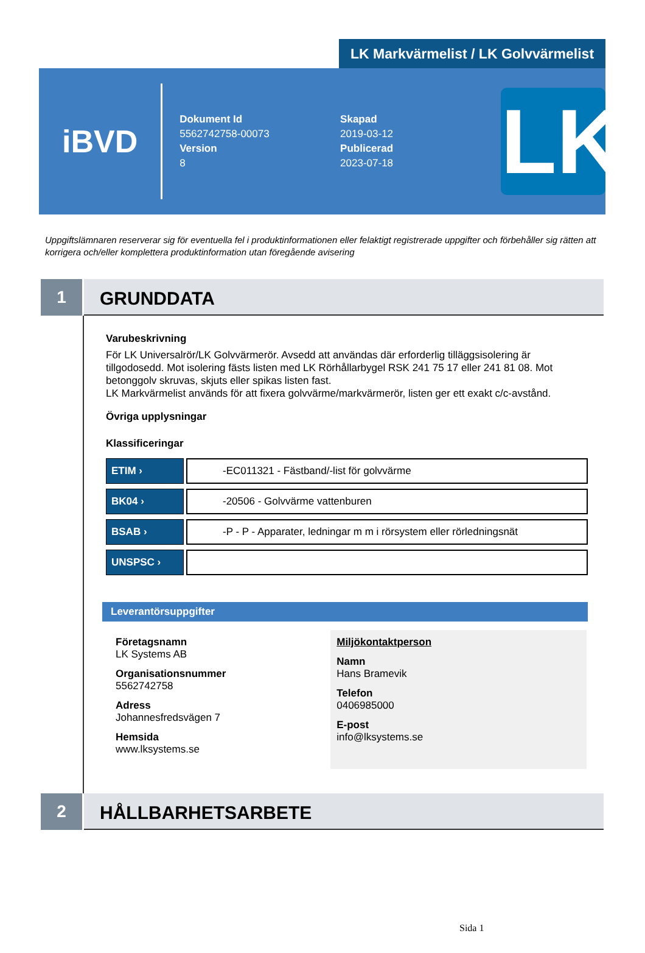LK Markvärmelist / LK Golvvärmelist
iBVD
Dokument Id
5562742758-00073
Version
8
Skapad
2019-03-12
Publicerad
2023-07-18
LK
Uppgiftslämnaren reserverar sig för eventuella fel i produktinformationen eller felaktigt registrerade uppgifter och förbehåller sig rätten att korrigera och/eller komplettera produktinformation utan föregående avisering
1
GRUNDDATA
Varubeskrivning
För LK Universalrör/LK Golvvärmerör. Avsedd att användas där erforderlig tilläggsisolering är tillgodosedd. Mot isolering fästs listen med LK Rörhållarbygel RSK 241 75 17 eller 241 81 08. Mot betonggolv skruvas, skjuts eller spikas listen fast.
LK Markvärmelist används för att fixera golvvärme/markvärmerör, listen ger ett exakt c/c-avstånd.
Övriga upplysningar
Klassificeringar
| ETIM › | -EC011321 - Fästband/-list för golvvärme |
| BK04 › | -20506 - Golvvärme vattenburen |
| BSAB › | -P - P - Apparater, ledningar m m i rörsystem eller rörledningsnät |
| UNSPSC › | |
Leverantörsuppgifter
Företagsnamn
LK Systems AB
Organisationsnummer
5562742758
Adress
Johannesfredsvägen 7
Hemsida
www.lksystems.se
Miljökontaktperson
Namn
Hans Bramevik
Telefon
0406985000
E-post
info@lksystems.se
2
HÅLLBARHETSARBETE
Sida 1